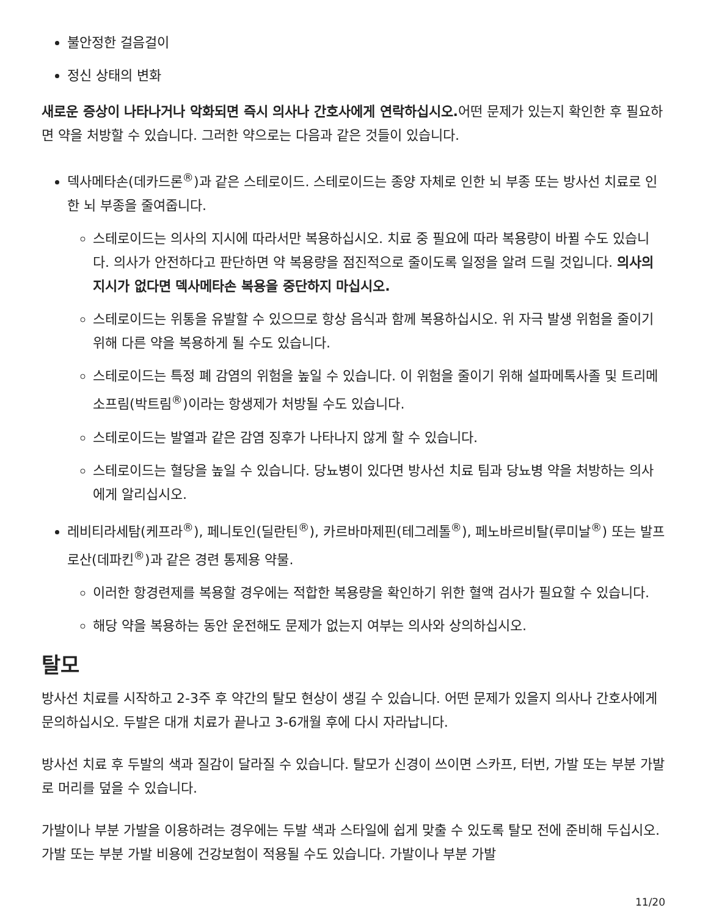불안정한 걸음걸이
정신 상태의 변화
새로운 증상이 나타나거나 악화되면 즉시 의사나 간호사에게 연락하십시오. 어떤 문제가 있는지 확인한 후 필요하면 약을 처방할 수 있습니다. 그러한 약으로는 다음과 같은 것들이 있습니다.
덱사메타손(데카드론<sup>®</sup>)과 같은 스테로이드. 스테로이드는 종양 자체로 인한 뇌 부종 또는 방사선 치료로 인한 뇌 부종을 줄여줍니다.
스테로이드는 의사의 지시에 따라서만 복용하십시오. 치료 중 필요에 따라 복용량이 바뀔 수도 있습니다. 의사가 안전하다고 판단하면 약 복용량을 점진적으로 줄이도록 일정을 알려 드릴 것입니다. 의사의 지시가 없다면 덱사메타손 복용을 중단하지 마십시오.
스테로이드는 위통을 유발할 수 있으므로 항상 음식과 함께 복용하십시오. 위 자극 발생 위험을 줄이기 위해 다른 약을 복용하게 될 수도 있습니다.
스테로이드는 특정 폐 감염의 위험을 높일 수 있습니다. 이 위험을 줄이기 위해 설파메톡사졸 및 트리메소프림(박트림<sup>®</sup>)이라는 항생제가 처방될 수도 있습니다.
스테로이드는 발열과 같은 감염 징후가 나타나지 않게 할 수 있습니다.
스테로이드는 혈당을 높일 수 있습니다. 당뇨병이 있다면 방사선 치료 팀과 당뇨병 약을 처방하는 의사에게 알리십시오.
레비티라세탐(케프라<sup>®</sup>), 페니토인(딜란틴<sup>®</sup>), 카르바마제핀(테그레톨<sup>®</sup>), 페노바르비탈(루미날<sup>®</sup>) 또는 발프로산(데파킨<sup>®</sup>)과 같은 경련 통제용 약물.
이러한 항경련제를 복용할 경우에는 적합한 복용량을 확인하기 위한 혈액 검사가 필요할 수 있습니다.
해당 약을 복용하는 동안 운전해도 문제가 없는지 여부는 의사와 상의하십시오.
탈모
방사선 치료를 시작하고 2-3주 후 약간의 탈모 현상이 생길 수 있습니다. 어떤 문제가 있을지 의사나 간호사에게 문의하십시오. 두발은 대개 치료가 끝나고 3-6개월 후에 다시 자라납니다.
방사선 치료 후 두발의 색과 질감이 달라질 수 있습니다. 탈모가 신경이 쓰이면 스카프, 터번, 가발 또는 부분 가발로 머리를 덮을 수 있습니다.
가발이나 부분 가발을 이용하려는 경우에는 두발 색과 스타일에 쉽게 맞출 수 있도록 탈모 전에 준비해 두십시오. 가발 또는 부분 가발 비용에 건강보험이 적용될 수도 있습니다. 가발이나 부분 가발
11/20